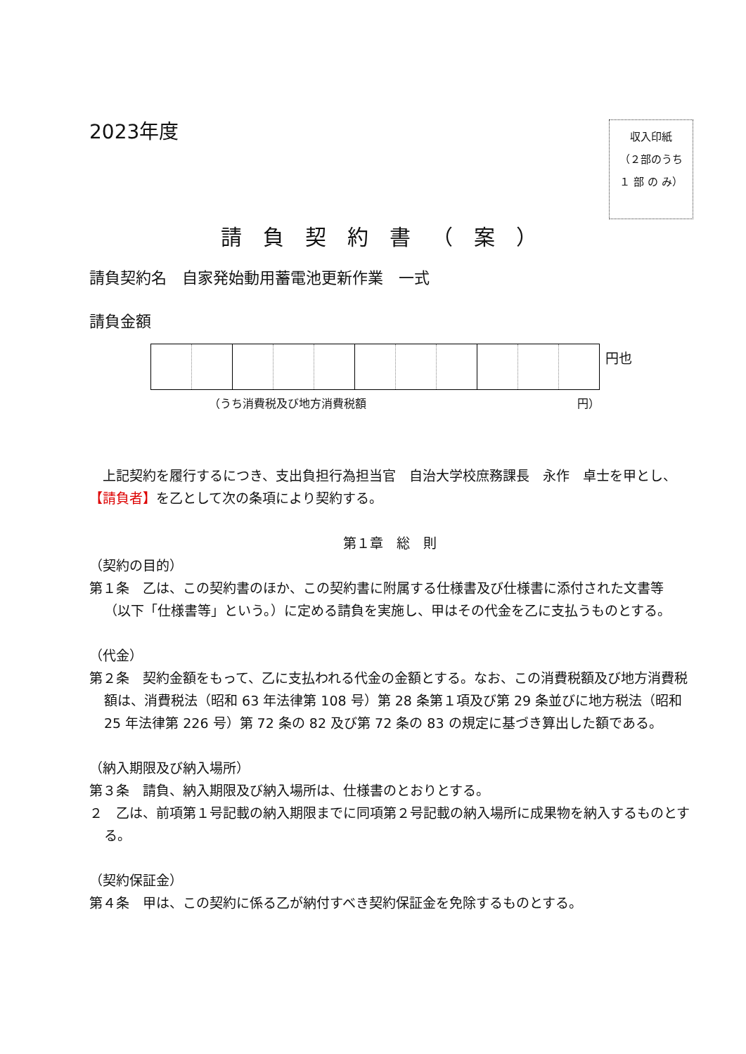2023年度
収入印紙
（２部のうち １ 部 の み）
請負契約書（案）
請負契約名　自家発始動用蓄電池更新作業　一式
請負金額
円也
（うち消費税及び地方消費税額 円）
　上記契約を履行するにつき、支出負担行為担当官　自治大学校庶務課長　永作　卓士を甲とし、【請負者】を乙として次の条項により契約する。
第１章　総　則
（契約の目的）
第１条　乙は、この契約書のほか、この契約書に附属する仕様書及び仕様書に添付された文書等（以下「仕様書等」という。）に定める請負を実施し、甲はその代金を乙に支払うものとする。
（代金）
第２条　契約金額をもって、乙に支払われる代金の金額とする。なお、この消費税額及び地方消費税額は、消費税法（昭和 63 年法律第 108 号）第 28 条第１項及び第 29 条並びに地方税法（昭和 25 年法律第 226 号）第 72 条の 82 及び第 72 条の 83 の規定に基づき算出した額である。
（納入期限及び納入場所）
第３条　請負、納入期限及び納入場所は、仕様書のとおりとする。
２　乙は、前項第１号記載の納入期限までに同項第２号記載の納入場所に成果物を納入するものとする。
（契約保証金）
第４条　甲は、この契約に係る乙が納付すべき契約保証金を免除するものとする。